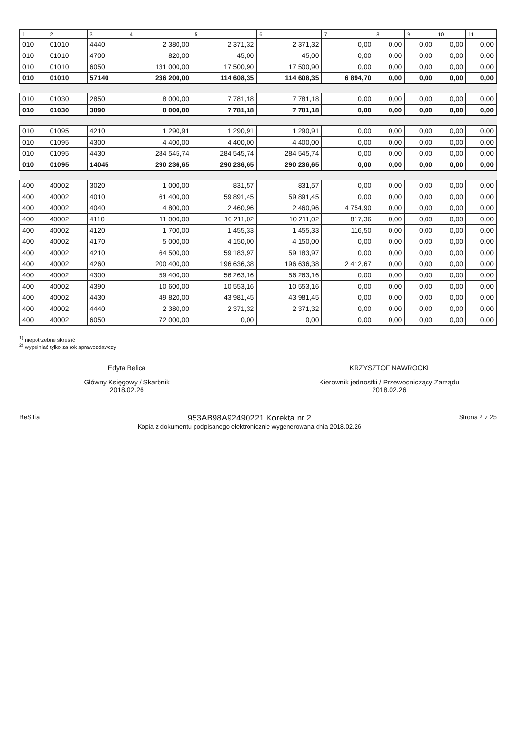| 1 | 2 | 3 | 4 | 5 | 6 | 7 | 8 | 9 | 10 | 11 |
| --- | --- | --- | --- | --- | --- | --- | --- | --- | --- | --- |
| 010 | 01010 | 4440 | 2 380,00 | 2 371,32 | 2 371,32 | 0,00 | 0,00 | 0,00 | 0,00 | 0,00 |
| 010 | 01010 | 4700 | 820,00 | 45,00 | 45,00 | 0,00 | 0,00 | 0,00 | 0,00 | 0,00 |
| 010 | 01010 | 6050 | 131 000,00 | 17 500,90 | 17 500,90 | 0,00 | 0,00 | 0,00 | 0,00 | 0,00 |
| 010 | 01010 | 57140 | 236 200,00 | 114 608,35 | 114 608,35 | 6 894,70 | 0,00 | 0,00 | 0,00 | 0,00 |
| 010 | 01030 | 2850 | 8 000,00 | 7 781,18 | 7 781,18 | 0,00 | 0,00 | 0,00 | 0,00 | 0,00 |
| 010 | 01030 | 3890 | 8 000,00 | 7 781,18 | 7 781,18 | 0,00 | 0,00 | 0,00 | 0,00 | 0,00 |
| 010 | 01095 | 4210 | 1 290,91 | 1 290,91 | 1 290,91 | 0,00 | 0,00 | 0,00 | 0,00 | 0,00 |
| 010 | 01095 | 4300 | 4 400,00 | 4 400,00 | 4 400,00 | 0,00 | 0,00 | 0,00 | 0,00 | 0,00 |
| 010 | 01095 | 4430 | 284 545,74 | 284 545,74 | 284 545,74 | 0,00 | 0,00 | 0,00 | 0,00 | 0,00 |
| 010 | 01095 | 14045 | 290 236,65 | 290 236,65 | 290 236,65 | 0,00 | 0,00 | 0,00 | 0,00 | 0,00 |
| 400 | 40002 | 3020 | 1 000,00 | 831,57 | 831,57 | 0,00 | 0,00 | 0,00 | 0,00 | 0,00 |
| 400 | 40002 | 4010 | 61 400,00 | 59 891,45 | 59 891,45 | 0,00 | 0,00 | 0,00 | 0,00 | 0,00 |
| 400 | 40002 | 4040 | 4 800,00 | 2 460,96 | 2 460,96 | 4 754,90 | 0,00 | 0,00 | 0,00 | 0,00 |
| 400 | 40002 | 4110 | 11 000,00 | 10 211,02 | 10 211,02 | 817,36 | 0,00 | 0,00 | 0,00 | 0,00 |
| 400 | 40002 | 4120 | 1 700,00 | 1 455,33 | 1 455,33 | 116,50 | 0,00 | 0,00 | 0,00 | 0,00 |
| 400 | 40002 | 4170 | 5 000,00 | 4 150,00 | 4 150,00 | 0,00 | 0,00 | 0,00 | 0,00 | 0,00 |
| 400 | 40002 | 4210 | 64 500,00 | 59 183,97 | 59 183,97 | 0,00 | 0,00 | 0,00 | 0,00 | 0,00 |
| 400 | 40002 | 4260 | 200 400,00 | 196 636,38 | 196 636,38 | 2 412,67 | 0,00 | 0,00 | 0,00 | 0,00 |
| 400 | 40002 | 4300 | 59 400,00 | 56 263,16 | 56 263,16 | 0,00 | 0,00 | 0,00 | 0,00 | 0,00 |
| 400 | 40002 | 4390 | 10 600,00 | 10 553,16 | 10 553,16 | 0,00 | 0,00 | 0,00 | 0,00 | 0,00 |
| 400 | 40002 | 4430 | 49 820,00 | 43 981,45 | 43 981,45 | 0,00 | 0,00 | 0,00 | 0,00 | 0,00 |
| 400 | 40002 | 4440 | 2 380,00 | 2 371,32 | 2 371,32 | 0,00 | 0,00 | 0,00 | 0,00 | 0,00 |
| 400 | 40002 | 6050 | 72 000,00 | 0,00 | 0,00 | 0,00 | 0,00 | 0,00 | 0,00 | 0,00 |
<sup>1)</sup> niepotrzebne skreślić
<sup>2)</sup> wypełniać tylko za rok sprawozdawczy
Edyta Belica
Główny Księgowy / Skarbnik
2018.02.26
KRZYSZTOF NAWROCKI
Kierownik jednostki / Przewodniczący Zarządu
2018.02.26
BeSTia 953AB98A92490221 Korekta nr 2
Kopia z dokumentu podpisanego elektronicznie wygenerowana dnia 2018.02.26 Strona 2 z 25